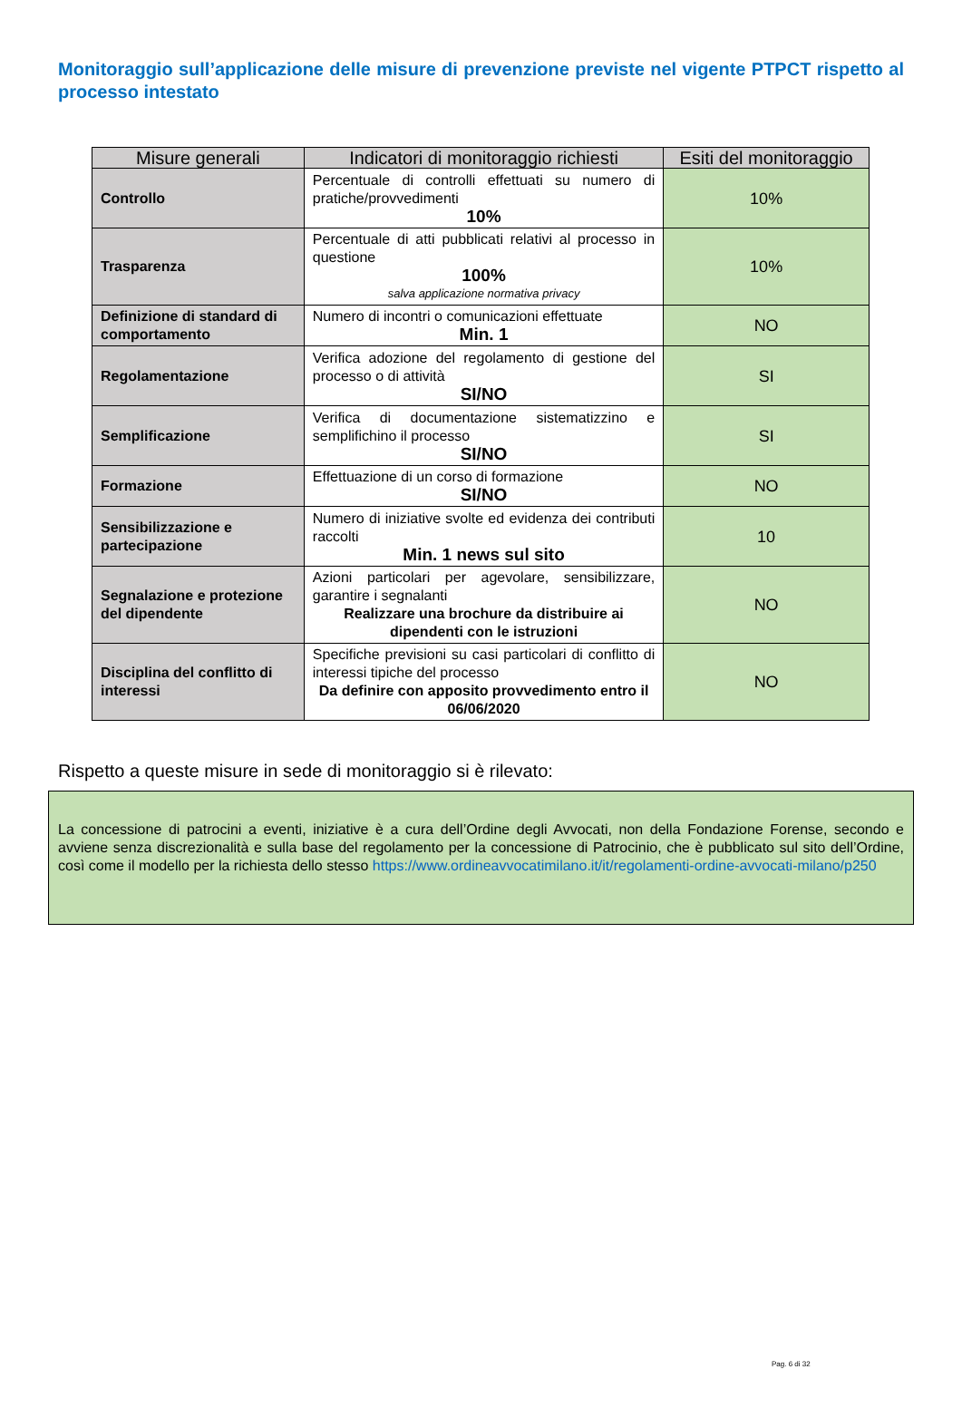Monitoraggio sull’applicazione delle misure di prevenzione previste nel vigente PTPCT rispetto al processo intestato
| Misure generali | Indicatori di monitoraggio richiesti | Esiti del monitoraggio |
| --- | --- | --- |
| Controllo | Percentuale di controlli effettuati su numero di pratiche/provvedimenti 10% | 10% |
| Trasparenza | Percentuale di atti pubblicati relativi al processo in questione 100% salva applicazione normativa privacy | 10% |
| Definizione di standard di comportamento | Numero di incontri o comunicazioni effettuate Min. 1 | NO |
| Regolamentazione | Verifica adozione del regolamento di gestione del processo o di attività SI/NO | SI |
| Semplificazione | Verifica di documentazione sistematizzino e semplifichino il processo SI/NO | SI |
| Formazione | Effettuazione di un corso di formazione SI/NO | NO |
| Sensibilizzazione e partecipazione | Numero di iniziative svolte ed evidenza dei contributi raccolti Min. 1 news sul sito | 10 |
| Segnalazione e protezione del dipendente | Azioni particolari per agevolare, sensibilizzare, garantire i segnalanti Realizzare una brochure da distribuire ai dipendenti con le istruzioni | NO |
| Disciplina del conflitto di interessi | Specifiche previsioni su casi particolari di conflitto di interessi tipiche del processo Da definire con apposito provvedimento entro il 06/06/2020 | NO |
Rispetto a queste misure in sede di monitoraggio si è rilevato:
La concessione di patrocini a eventi, iniziative è a cura dell’Ordine degli Avvocati, non della Fondazione Forense, secondo e avviene senza discrezionalità e sulla base del regolamento per la concessione di Patrocinio, che è pubblicato sul sito dell’Ordine, così come il modello per la richiesta dello stesso https://www.ordineavvocatimilano.it/it/regolamenti-ordine-avvocati-milano/p250
Pag. 6 di 32